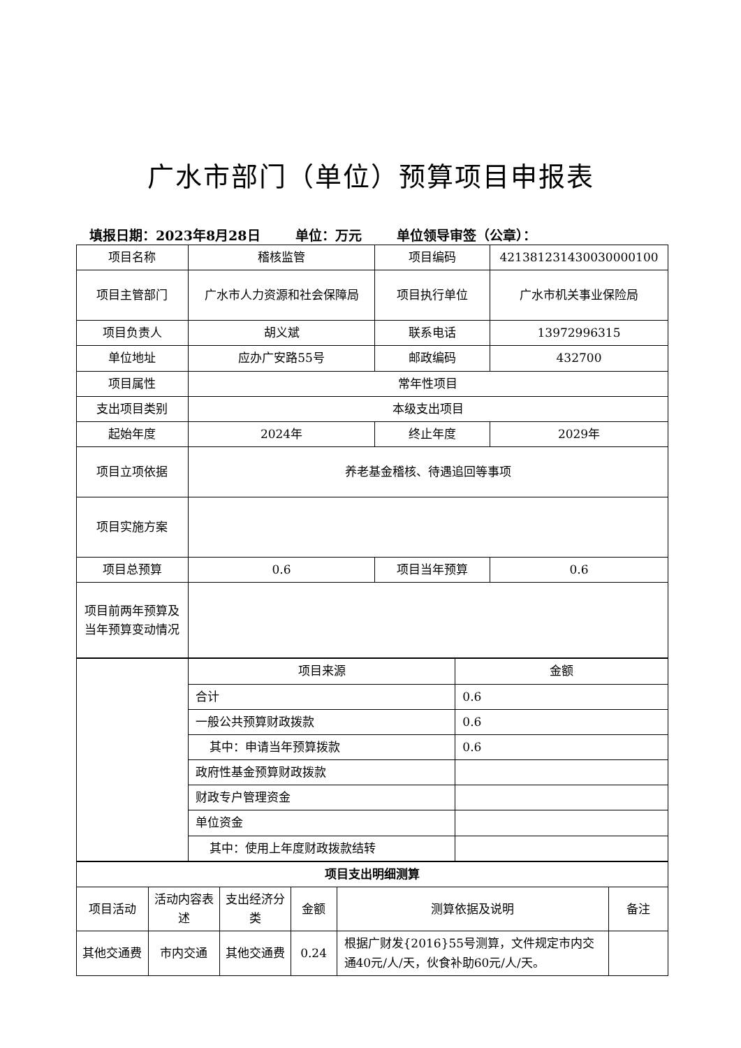广水市部门（单位）预算项目申报表
填报日期：2023年8月28日 单位：万元 单位领导审签（公章）：
| 项目名称 | 稽核监管 | 项目编码 | 421381231430030000100 |
| 项目主管部门 | 广水市人力资源和社会保障局 | 项目执行单位 | 广水市机关事业保险局 |
| 项目负责人 | 胡义斌 | 联系电话 | 13972996315 |
| 单位地址 | 应办广安路55号 | 邮政编码 | 432700 |
| 项目属性 | 常年性项目 | | |
| 支出项目类别 | 本级支出项目 | | |
| 起始年度 | 2024年 | 终止年度 | 2029年 |
| 项目立项依据 | 养老基金稽核、待遇追回等事项 | | |
| 项目实施方案 | | | |
| 项目总预算 | 0.6 | 项目当年预算 | 0.6 |
| 项目前两年预算及当年预算变动情况 | | | |
| | 项目来源 | 金额 |
| | 合计 | 0.6 |
| | 一般公共预算财政拨款 | 0.6 |
| | 其中：申请当年预算拨款 | 0.6 |
| | 政府性基金预算财政拨款 | |
| | 财政专户管理资金 | |
| | 单位资金 | |
| | 其中：使用上年度财政拨款结转 | |
| 项目支出明细测算 | | | | | |
| --- | --- | --- | --- | --- | --- |
| 项目活动 | 活动内容表述 | 支出经济分类 | 金额 | 测算依据及说明 | 备注 |
| 其他交通费 | 市内交通 | 其他交通费 | 0.24 | 根据广财发{2016}55号测算，文件规定市内交通40元/人/天，伙食补助60元/人/天。 | |